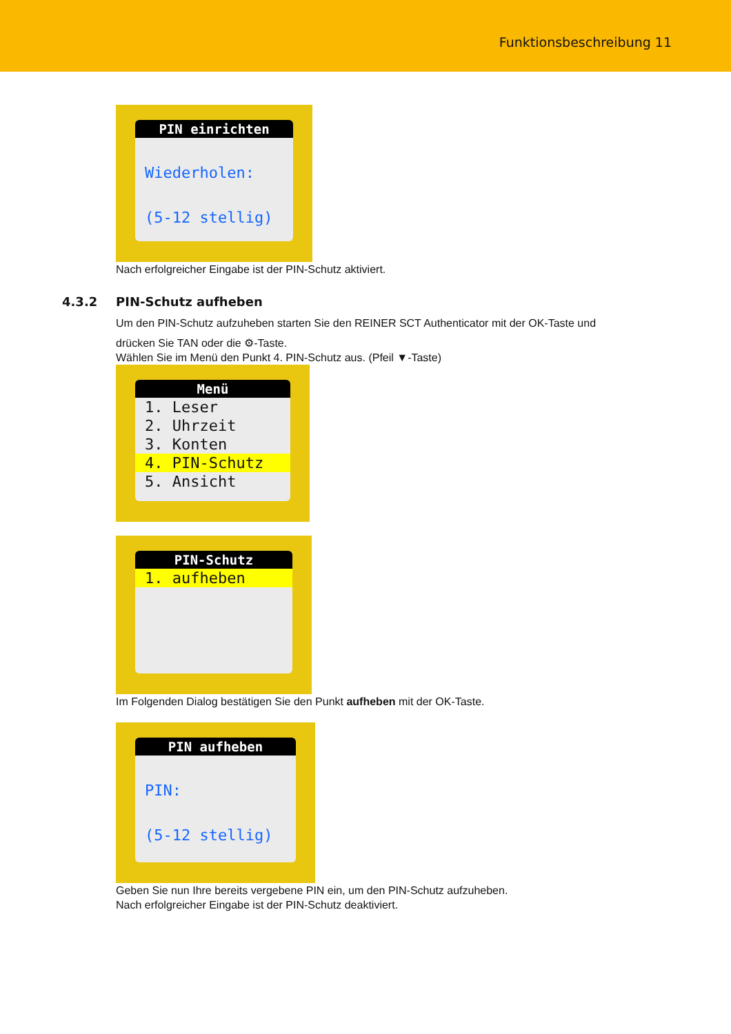Funktionsbeschreibung 11
PIN einrichten
Wiederholen:
(5-12 stellig)
Nach erfolgreicher Eingabe ist der PIN-Schutz aktiviert.
4.3.2 PIN-Schutz aufheben
Um den PIN-Schutz aufzuheben starten Sie den REINER SCT Authenticator mit der OK-Taste und
drücken Sie TAN oder die ⚙-Taste.
Wählen Sie im Menü den Punkt 4. PIN-Schutz aus. (Pfeil ▼-Taste)
Menü
1. Leser
2. Uhrzeit
3. Konten
4. PIN-Schutz
5. Ansicht
PIN-Schutz
1. aufheben
Im Folgenden Dialog bestätigen Sie den Punkt aufheben mit der OK-Taste.
PIN aufheben
PIN:
(5-12 stellig)
Geben Sie nun Ihre bereits vergebene PIN ein, um den PIN-Schutz aufzuheben.
Nach erfolgreicher Eingabe ist der PIN-Schutz deaktiviert.